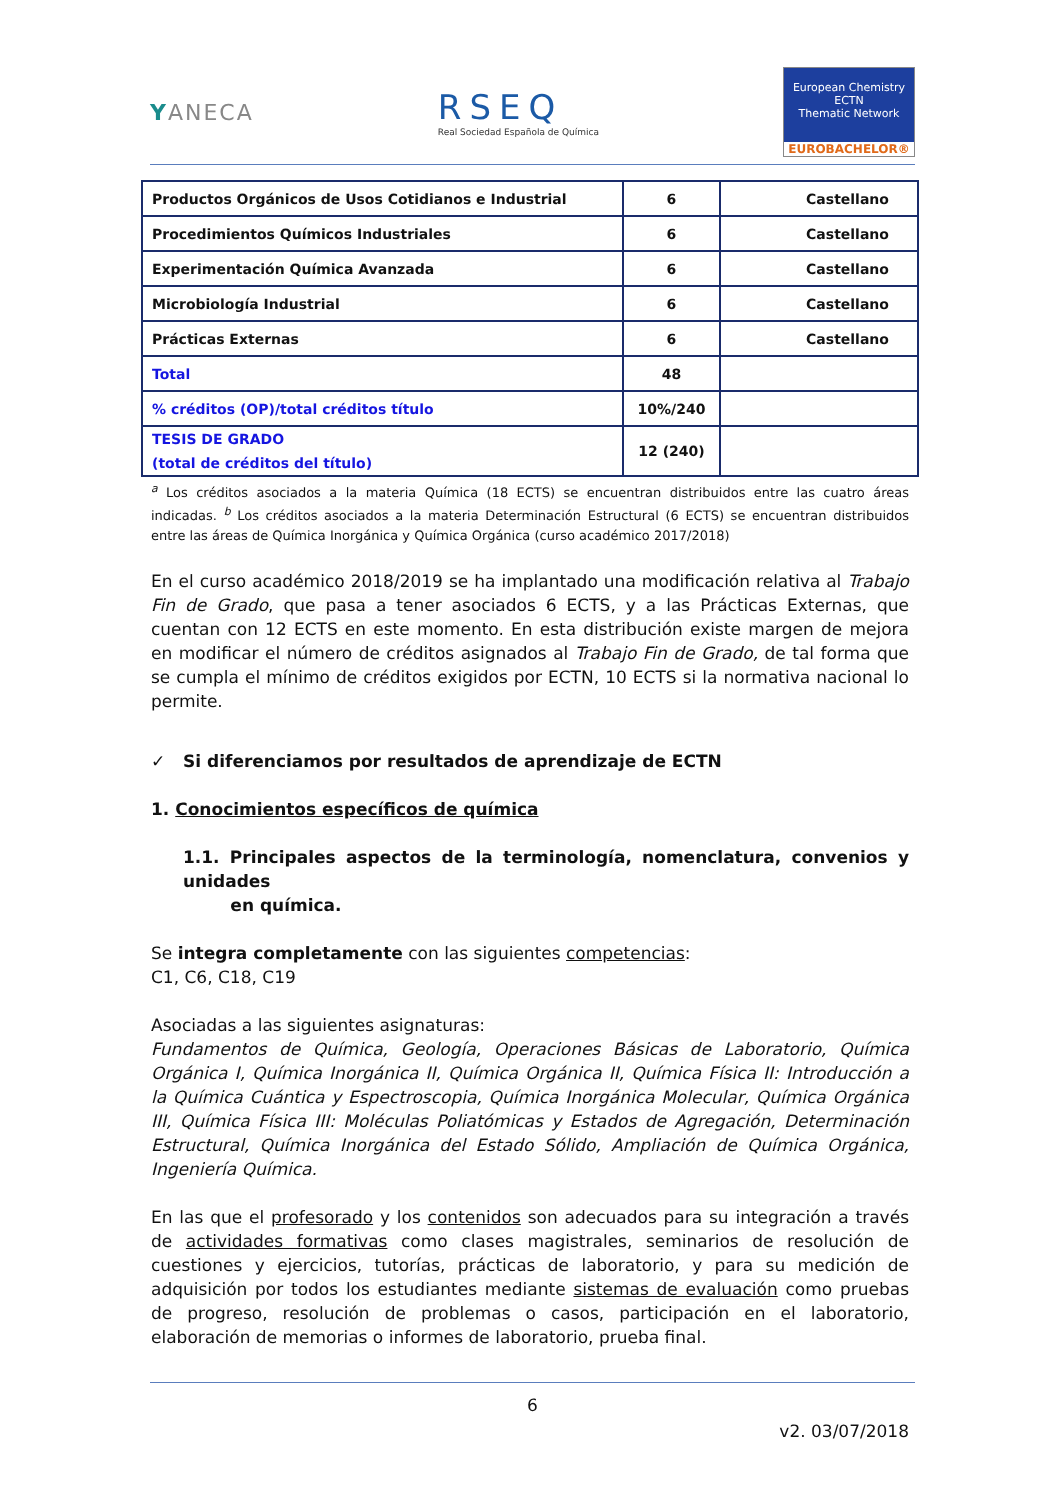YANECA
RSEQ
Real Sociedad Española de Química
European Chemistry
ECTN
Thematic Network
EUROBACHELOR®
| Productos Orgánicos de Usos Cotidianos e Industrial | 6 | Castellano |
| Procedimientos Químicos Industriales | 6 | Castellano |
| Experimentación Química Avanzada | 6 | Castellano |
| Microbiología Industrial | 6 | Castellano |
| Prácticas Externas | 6 | Castellano |
| Total | 48 | |
| % créditos (OP)/total créditos título | 10%/240 | |
| TESIS DE GRADO (total de créditos del título) | 12 (240) | |
<sup>a</sup> Los créditos asociados a la materia Química (18 ECTS) se encuentran distribuidos entre las cuatro áreas indicadas. <sup>b</sup> Los créditos asociados a la materia Determinación Estructural (6 ECTS) se encuentran distribuidos entre las áreas de Química Inorgánica y Química Orgánica (curso académico 2017/2018)
En el curso académico 2018/2019 se ha implantado una modificación relativa al Trabajo Fin de Grado, que pasa a tener asociados 6 ECTS, y a las Prácticas Externas, que cuentan con 12 ECTS en este momento. En esta distribución existe margen de mejora en modificar el número de créditos asignados al Trabajo Fin de Grado, de tal forma que se cumpla el mínimo de créditos exigidos por ECTN, 10 ECTS si la normativa nacional lo permite.
✓ Si diferenciamos por resultados de aprendizaje de ECTN
1. Conocimientos específicos de química
1.1. Principales aspectos de la terminología, nomenclatura, convenios y unidades
en química.
Se integra completamente con las siguientes competencias:
C1, C6, C18, C19
Asociadas a las siguientes asignaturas:
Fundamentos de Química, Geología, Operaciones Básicas de Laboratorio, Química Orgánica I, Química Inorgánica II, Química Orgánica II, Química Física II: Introducción a la Química Cuántica y Espectroscopia, Química Inorgánica Molecular, Química Orgánica III, Química Física III: Moléculas Poliatómicas y Estados de Agregación, Determinación Estructural, Química Inorgánica del Estado Sólido, Ampliación de Química Orgánica, Ingeniería Química.
En las que el profesorado y los contenidos son adecuados para su integración a través de actividades formativas como clases magistrales, seminarios de resolución de cuestiones y ejercicios, tutorías, prácticas de laboratorio, y para su medición de adquisición por todos los estudiantes mediante sistemas de evaluación como pruebas de progreso, resolución de problemas o casos, participación en el laboratorio, elaboración de memorias o informes de laboratorio, prueba final.
6
v2. 03/07/2018